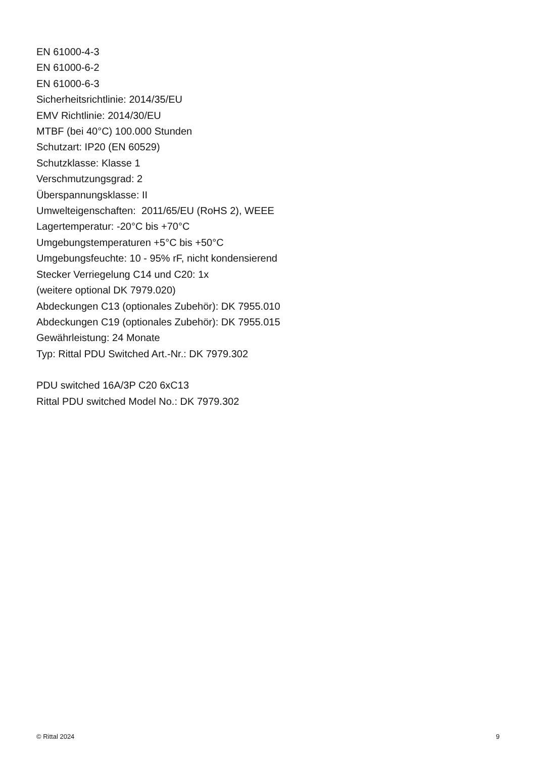EN 61000-4-3
EN 61000-6-2
EN 61000-6-3
Sicherheitsrichtlinie: 2014/35/EU
EMV Richtlinie: 2014/30/EU
MTBF (bei 40°C) 100.000 Stunden
Schutzart: IP20 (EN 60529)
Schutzklasse: Klasse 1
Verschmutzungsgrad: 2
Überspannungsklasse: II
Umwelteigenschaften: 2011/65/EU (RoHS 2), WEEE
Lagertemperatur: -20°C bis +70°C
Umgebungstemperaturen +5°C bis +50°C
Umgebungsfeuchte: 10 - 95% rF, nicht kondensierend
Stecker Verriegelung C14 und C20: 1x
(weitere optional DK 7979.020)
Abdeckungen C13 (optionales Zubehör): DK 7955.010
Abdeckungen C19 (optionales Zubehör): DK 7955.015
Gewährleistung: 24 Monate
Typ: Rittal PDU Switched Art.-Nr.: DK 7979.302
PDU switched 16A/3P C20 6xC13
Rittal PDU switched Model No.: DK 7979.302
© Rittal 2024 9